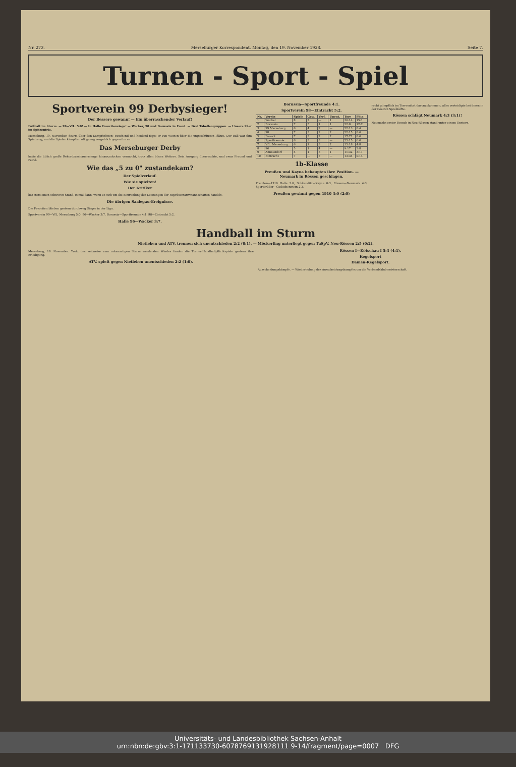Nr. 273. Merseburger Korrespondent. Montag, den 19. November 1928. Seite 7.
Turnen - Sport - Spiel
Sportverein 99 Derbysieger!
Der Bessere gewann! — Ein überraschender Verlauf!
Fußball im Sturm. — 99—VfL. 5:0! — In Halle Favoritensiege! — Wacker, 98 und Borussia in Front. — Drei Tabellengruppen. — Unsere 99er im Spitzentrio.
Merseburg, 19. November. Sturm über den Kampfstätten! Fauchend und heulend fegte er von Westen über die ungeschützten Plätze. Der Ball war ihm Spielzeug, und die Spieler kämpften oft genug vergeblich gegen ihn an.
Das Merseburger Derby
hatte die üblich große Rekordzuschauermenge hinauszulocken vermocht, trotz allen bösen Wetters. Sein Ausgang überraschte, und zwar Freund und Feind.
Wie das „5 zu 0" zustandekam?
Der Spielverlauf.
Wie sie spielten!
Der Kritiker
hat stets einen schweren Stand, zumal dann, wenn es sich um die Beurteilung der Leistungen der Repräsentativmannschaften handelt.
Die übrigen Saalegau-Ereignisse.
Die Favoriten blieben gestern durchweg Sieger in der Liga.
Sportverein 99—VfL. Merseburg 5:0! 96—Wacker 3:7. Borussia—Sportfreunde 4:1. 98—Eintracht 5:2.
Halle 96—Wacker 3:7.
Borussia—Sportfreunde 4:1.
Sportverein 98—Eintracht 5:2.
| Nr. | Verein | Spiele | Gew. | Verl. | Unent. | Tore | Pkte. |
| --- | --- | --- | --- | --- | --- | --- | --- |
| 1 | Wacker | 8 | 7 | — | 1 | 36:14 | 15:1 |
| 2 | Borussia | 7 | 5 | 1 | 1 | 22:8 | 12:2 |
| 3 | 99 Merseburg | 6 | 4 | 2 | — | 22:13 | 8:4 |
| 4 | 98 | 7 | 3 | 2 | 2 | 22:15 | 8:6 |
| 5 | Favorit | 7 | 3 | 2 | 2 | 17:22 | 8:6 |
| 6 | Sportfreunde | 6 | 3 | 3 | — | 25:15 | 6:6 |
| 7 | VfL. Merseburg | 6 | 1 | 3 | 2 | 15:18 | 4:8 |
| 8 | 96 | 5 | 1 | 4 | — | 9:17 | 2:8 |
| 9 | Ammendorf | 5 | 1 | 5 | 1 | 11:32 | 3:11 |
| 10 | Eintracht | 7 | — | 7 | — | 13:34 | 0:14 |
1b-Klasse
Preußen und Kayna behaupten ihre Position. — Neumark in Rössen geschlagen.
Preußen—1910 Halle 3:0, Schkeuditz—Kayna 0:3, Rössen—Neumark 4:3, Sportbrüder—Giebichenstein 2:2.
Preußen gewinnt gegen 1910 3:0 (2:0)
recht glimpflich im Torresultat davonzukommen, alles verteidigte bei ihnen in der zweiten Spielhälfte.
Rössen schlägt Neumark 4:3 (3:1)!
Neumarks erster Besuch in Neu-Rössen stand unter einem Unstern.
Handball im Sturm
Nietleben und ATV. trennen sich unentschieden 2:2 (0:1). — Möckerling unterliegt gegen TuSpV. Neu-Rössen 2:5 (0:2).
Merseburg, 19. November. Trotz des zeitweise zum orkanartigen Sturm werdenden Windes fanden die Turner-Handballpflichtspiele gestern ihre Erledigung.
ATV. spielt gegen Nietleben unentschieden 2:2 (1:0).
Rössen I—Kötschau I 5:3 (4:1).
Kegelsport
Damen-Kegelsport.
Ausscheidungskämpfe. — Wiederholung des Ausscheidungskampfes um die Verbandsklubmeisterschaft.
Universitäts- und Landesbibliothek Sachsen-Anhalt
urn:nbn:de:gbv:3:1-171133730-6078769131928111 9-14/fragment/page=0007 DFG